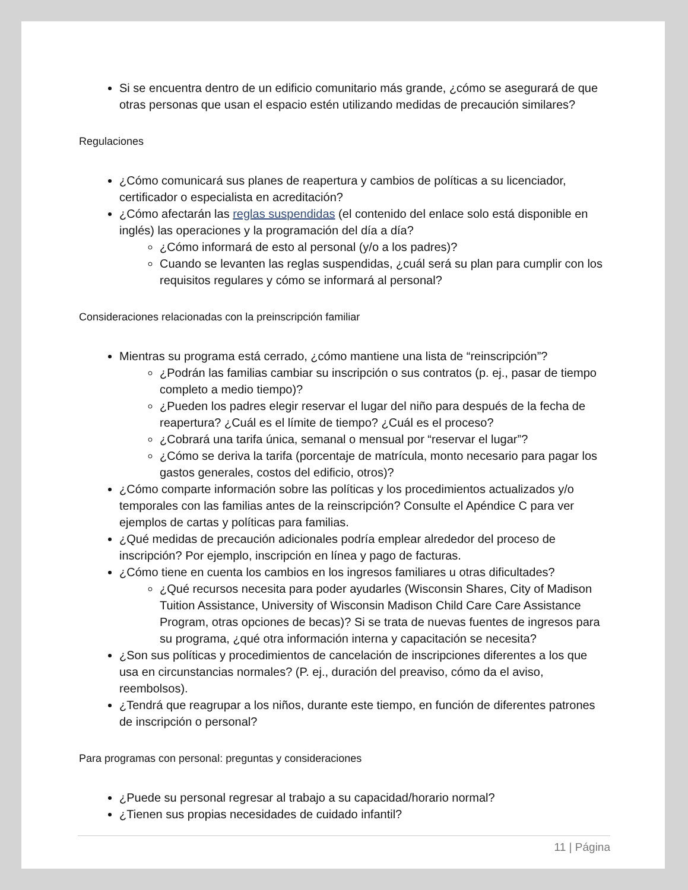Si se encuentra dentro de un edificio comunitario más grande, ¿cómo se asegurará de que otras personas que usan el espacio estén utilizando medidas de precaución similares?
Regulaciones
¿Cómo comunicará sus planes de reapertura y cambios de políticas a su licenciador, certificador o especialista en acreditación?
¿Cómo afectarán las reglas suspendidas (el contenido del enlace solo está disponible en inglés) las operaciones y la programación del día a día?
¿Cómo informará de esto al personal (y/o a los padres)?
Cuando se levanten las reglas suspendidas, ¿cuál será su plan para cumplir con los requisitos regulares y cómo se informará al personal?
Consideraciones relacionadas con la preinscripción familiar
Mientras su programa está cerrado, ¿cómo mantiene una lista de “reinscripción”?
¿Podrán las familias cambiar su inscripción o sus contratos (p. ej., pasar de tiempo completo a medio tiempo)?
¿Pueden los padres elegir reservar el lugar del niño para después de la fecha de reapertura? ¿Cuál es el límite de tiempo? ¿Cuál es el proceso?
¿Cobrará una tarifa única, semanal o mensual por “reservar el lugar”?
¿Cómo se deriva la tarifa (porcentaje de matrícula, monto necesario para pagar los gastos generales, costos del edificio, otros)?
¿Cómo comparte información sobre las políticas y los procedimientos actualizados y/o temporales con las familias antes de la reinscripción? Consulte el Apéndice C para ver ejemplos de cartas y políticas para familias.
¿Qué medidas de precaución adicionales podría emplear alrededor del proceso de inscripción? Por ejemplo, inscripción en línea y pago de facturas.
¿Cómo tiene en cuenta los cambios en los ingresos familiares u otras dificultades?
¿Qué recursos necesita para poder ayudarles (Wisconsin Shares, City of Madison Tuition Assistance, University of Wisconsin Madison Child Care Care Assistance Program, otras opciones de becas)? Si se trata de nuevas fuentes de ingresos para su programa, ¿qué otra información interna y capacitación se necesita?
¿Son sus políticas y procedimientos de cancelación de inscripciones diferentes a los que usa en circunstancias normales? (P. ej., duración del preaviso, cómo da el aviso, reembolsos).
¿Tendrá que reagrupar a los niños, durante este tiempo, en función de diferentes patrones de inscripción o personal?
Para programas con personal: preguntas y consideraciones
¿Puede su personal regresar al trabajo a su capacidad/horario normal?
¿Tienen sus propias necesidades de cuidado infantil?
11 | Página